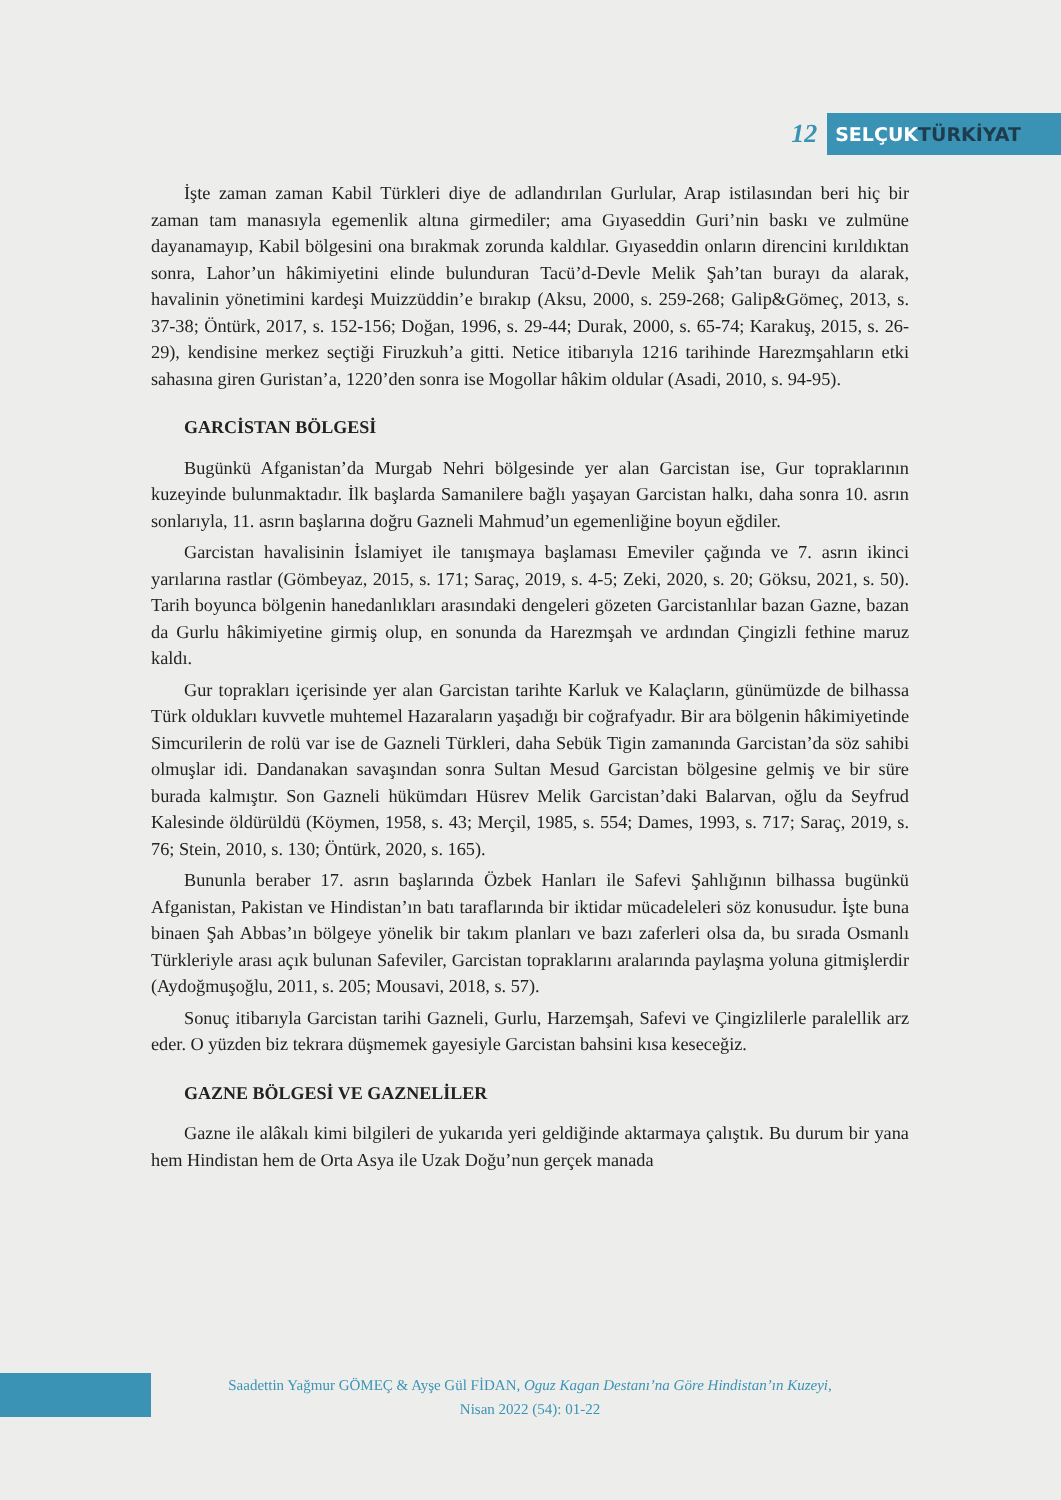12
SELÇUKTÜRKİYAT
İşte zaman zaman Kabil Türkleri diye de adlandırılan Gurlular, Arap istilasından beri hiç bir zaman tam manasıyla egemenlik altına girmediler; ama Gıyaseddin Guri’nin baskı ve zulmüne dayanamayıp, Kabil bölgesini ona bırakmak zorunda kaldılar. Gıyaseddin onların direncini kırıldıktan sonra, Lahor’un hâkimiyetini elinde bulunduran Tacü’d-Devle Melik Şah’tan burayı da alarak, havalinin yönetimini kardeşi Muizzüddin’e bırakıp (Aksu, 2000, s. 259-268; Galip&Gömeç, 2013, s. 37-38; Öntürk, 2017, s. 152-156; Doğan, 1996, s. 29-44; Durak, 2000, s. 65-74; Karakuş, 2015, s. 26-29), kendisine merkez seçtiği Firuzkuh’a gitti. Netice itibarıyla 1216 tarihinde Harezmşahların etki sahasına giren Guristan’a, 1220’den sonra ise Mogollar hâkim oldular (Asadi, 2010, s. 94-95).
GARCİSTAN BÖLGESİ
Bugünkü Afganistan’da Murgab Nehri bölgesinde yer alan Garcistan ise, Gur topraklarının kuzeyinde bulunmaktadır. İlk başlarda Samanilere bağlı yaşayan Garcistan halkı, daha sonra 10. asrın sonlarıyla, 11. asrın başlarına doğru Gazneli Mahmud’un egemenliğine boyun eğdiler.
Garcistan havalisinin İslamiyet ile tanışmaya başlaması Emeviler çağında ve 7. asrın ikinci yarılarına rastlar (Gömbeyaz, 2015, s. 171; Saraç, 2019, s. 4-5; Zeki, 2020, s. 20; Göksu, 2021, s. 50). Tarih boyunca bölgenin hanedanlıkları arasındaki dengeleri gözeten Garcistanlılar bazan Gazne, bazan da Gurlu hâkimiyetine girmiş olup, en sonunda da Harezmşah ve ardından Çingizli fethine maruz kaldı.
Gur toprakları içerisinde yer alan Garcistan tarihte Karluk ve Kalaçların, günümüzde de bilhassa Türk oldukları kuvvetle muhtemel Hazaraların yaşadığı bir coğrafyadır. Bir ara bölgenin hâkimiyetinde Simcurilerin de rolü var ise de Gazneli Türkleri, daha Sebük Tigin zamanında Garcistan’da söz sahibi olmuşlar idi. Dandanakan savaşından sonra Sultan Mesud Garcistan bölgesine gelmiş ve bir süre burada kalmıştır. Son Gazneli hükümdarı Hüsrev Melik Garcistan’daki Balarvan, oğlu da Seyfrud Kalesinde öldürüldü (Köymen, 1958, s. 43; Merçil, 1985, s. 554; Dames, 1993, s. 717; Saraç, 2019, s. 76; Stein, 2010, s. 130; Öntürk, 2020, s. 165).
Bununla beraber 17. asrın başlarında Özbek Hanları ile Safevi Şahlığının bilhassa bugünkü Afganistan, Pakistan ve Hindistan’ın batı taraflarında bir iktidar mücadeleleri söz konusudur. İşte buna binaen Şah Abbas’ın bölgeye yönelik bir takım planları ve bazı zaferleri olsa da, bu sırada Osmanlı Türkleriyle arası açık bulunan Safeviler, Garcistan topraklarını aralarında paylaşma yoluna gitmişlerdir (Aydoğmuşoğlu, 2011, s. 205; Mousavi, 2018, s. 57).
Sonuç itibarıyla Garcistan tarihi Gazneli, Gurlu, Harzemşah, Safevi ve Çingizlilerle paralellik arz eder. O yüzden biz tekrara düşmemek gayesiyle Garcistan bahsini kısa keseceğiz.
GAZNE BÖLGESİ VE GAZNELİLER
Gazne ile alâkalı kimi bilgileri de yukarıda yeri geldiğinde aktarmaya çalıştık. Bu durum bir yana hem Hindistan hem de Orta Asya ile Uzak Doğu’nun gerçek manada
Saadettin Yağmur GÖMEÇ & Ayşe Gül FİDAN, Oguz Kagan Destanı’na Göre Hindistan’ın Kuzeyi,
Nisan 2022 (54): 01-22